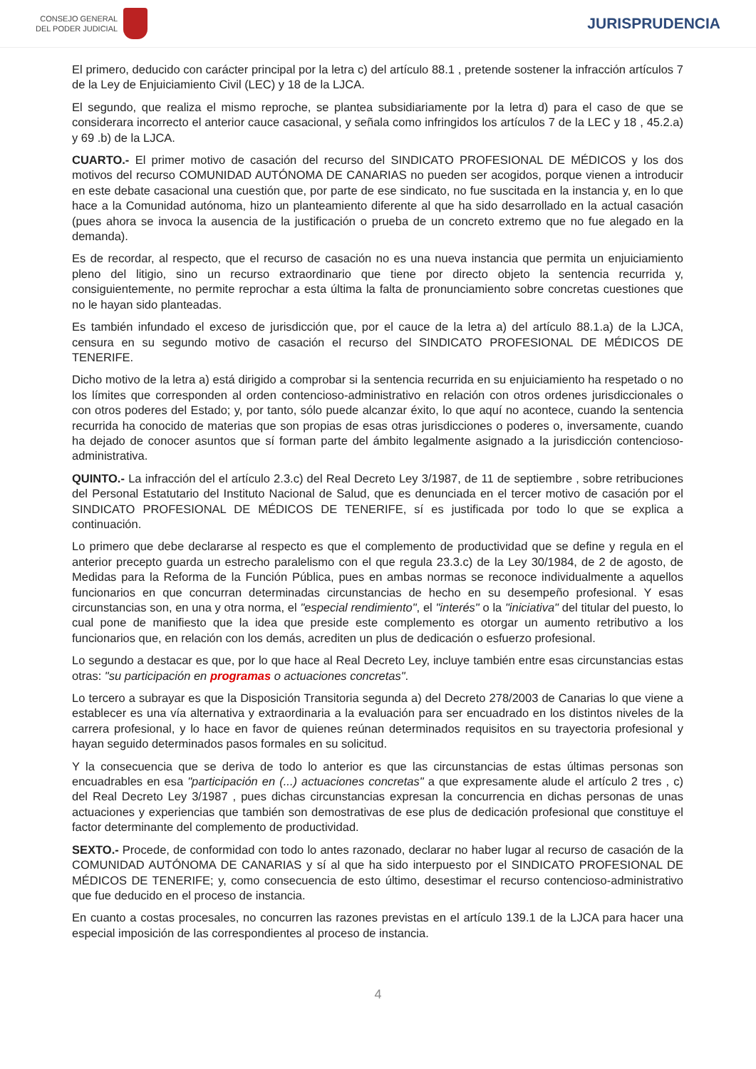CONSEJO GENERAL
DEL PODER JUDICIAL
JURISPRUDENCIA
El primero, deducido con carácter principal por la letra c) del artículo 88.1 , pretende sostener la infracción artículos 7 de la Ley de Enjuiciamiento Civil (LEC) y 18 de la LJCA.
El segundo, que realiza el mismo reproche, se plantea subsidiariamente por la letra d) para el caso de que se considerara incorrecto el anterior cauce casacional, y señala como infringidos los artículos 7 de la LEC y 18 , 45.2.a) y 69 .b) de la LJCA.
CUARTO.- El primer motivo de casación del recurso del SINDICATO PROFESIONAL DE MÉDICOS y los dos motivos del recurso COMUNIDAD AUTÓNOMA DE CANARIAS no pueden ser acogidos, porque vienen a introducir en este debate casacional una cuestión que, por parte de ese sindicato, no fue suscitada en la instancia y, en lo que hace a la Comunidad autónoma, hizo un planteamiento diferente al que ha sido desarrollado en la actual casación (pues ahora se invoca la ausencia de la justificación o prueba de un concreto extremo que no fue alegado en la demanda).
Es de recordar, al respecto, que el recurso de casación no es una nueva instancia que permita un enjuiciamiento pleno del litigio, sino un recurso extraordinario que tiene por directo objeto la sentencia recurrida y, consiguientemente, no permite reprochar a esta última la falta de pronunciamiento sobre concretas cuestiones que no le hayan sido planteadas.
Es también infundado el exceso de jurisdicción que, por el cauce de la letra a) del artículo 88.1.a) de la LJCA, censura en su segundo motivo de casación el recurso del SINDICATO PROFESIONAL DE MÉDICOS DE TENERIFE.
Dicho motivo de la letra a) está dirigido a comprobar si la sentencia recurrida en su enjuiciamiento ha respetado o no los límites que corresponden al orden contencioso-administrativo en relación con otros ordenes jurisdiccionales o con otros poderes del Estado; y, por tanto, sólo puede alcanzar éxito, lo que aquí no acontece, cuando la sentencia recurrida ha conocido de materias que son propias de esas otras jurisdicciones o poderes o, inversamente, cuando ha dejado de conocer asuntos que sí forman parte del ámbito legalmente asignado a la jurisdicción contencioso-administrativa.
QUINTO.- La infracción del el artículo 2.3.c) del Real Decreto Ley 3/1987, de 11 de septiembre , sobre retribuciones del Personal Estatutario del Instituto Nacional de Salud, que es denunciada en el tercer motivo de casación por el SINDICATO PROFESIONAL DE MÉDICOS DE TENERIFE, sí es justificada por todo lo que se explica a continuación.
Lo primero que debe declararse al respecto es que el complemento de productividad que se define y regula en el anterior precepto guarda un estrecho paralelismo con el que regula 23.3.c) de la Ley 30/1984, de 2 de agosto, de Medidas para la Reforma de la Función Pública, pues en ambas normas se reconoce individualmente a aquellos funcionarios en que concurran determinadas circunstancias de hecho en su desempeño profesional. Y esas circunstancias son, en una y otra norma, el "especial rendimiento", el "interés" o la "iniciativa" del titular del puesto, lo cual pone de manifiesto que la idea que preside este complemento es otorgar un aumento retributivo a los funcionarios que, en relación con los demás, acrediten un plus de dedicación o esfuerzo profesional.
Lo segundo a destacar es que, por lo que hace al Real Decreto Ley, incluye también entre esas circunstancias estas otras: "su participación en programas o actuaciones concretas".
Lo tercero a subrayar es que la Disposición Transitoria segunda a) del Decreto 278/2003 de Canarias lo que viene a establecer es una vía alternativa y extraordinaria a la evaluación para ser encuadrado en los distintos niveles de la carrera profesional, y lo hace en favor de quienes reúnan determinados requisitos en su trayectoria profesional y hayan seguido determinados pasos formales en su solicitud.
Y la consecuencia que se deriva de todo lo anterior es que las circunstancias de estas últimas personas son encuadrables en esa "participación en (...) actuaciones concretas" a que expresamente alude el artículo 2 tres , c) del Real Decreto Ley 3/1987 , pues dichas circunstancias expresan la concurrencia en dichas personas de unas actuaciones y experiencias que también son demostrativas de ese plus de dedicación profesional que constituye el factor determinante del complemento de productividad.
SEXTO.- Procede, de conformidad con todo lo antes razonado, declarar no haber lugar al recurso de casación de la COMUNIDAD AUTÓNOMA DE CANARIAS y sí al que ha sido interpuesto por el SINDICATO PROFESIONAL DE MÉDICOS DE TENERIFE; y, como consecuencia de esto último, desestimar el recurso contencioso-administrativo que fue deducido en el proceso de instancia.
En cuanto a costas procesales, no concurren las razones previstas en el artículo 139.1 de la LJCA para hacer una especial imposición de las correspondientes al proceso de instancia.
4